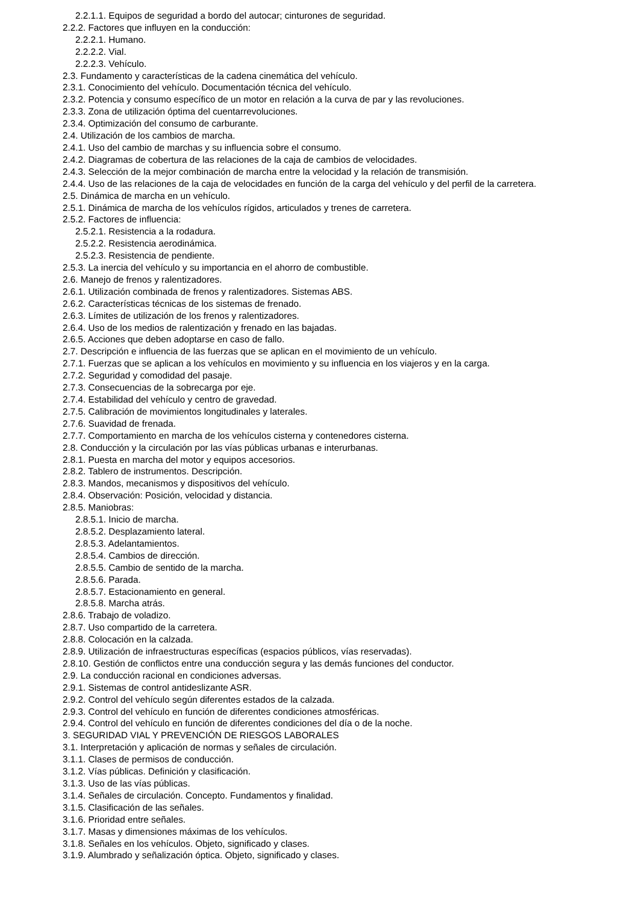2.2.1.1. Equipos de seguridad a bordo del autocar; cinturones de seguridad.
2.2.2. Factores que influyen en la conducción:
2.2.2.1. Humano.
2.2.2.2. Vial.
2.2.2.3. Vehículo.
2.3. Fundamento y características de la cadena cinemática del vehículo.
2.3.1. Conocimiento del vehículo. Documentación técnica del vehículo.
2.3.2. Potencia y consumo específico de un motor en relación a la curva de par y las revoluciones.
2.3.3. Zona de utilización óptima del cuentarrevoluciones.
2.3.4. Optimización del consumo de carburante.
2.4. Utilización de los cambios de marcha.
2.4.1. Uso del cambio de marchas y su influencia sobre el consumo.
2.4.2. Diagramas de cobertura de las relaciones de la caja de cambios de velocidades.
2.4.3. Selección de la mejor combinación de marcha entre la velocidad y la relación de transmisión.
2.4.4. Uso de las relaciones de la caja de velocidades en función de la carga del vehículo y del perfil de la carretera.
2.5. Dinámica de marcha en un vehículo.
2.5.1. Dinámica de marcha de los vehículos rígidos, articulados y trenes de carretera.
2.5.2. Factores de influencia:
2.5.2.1. Resistencia a la rodadura.
2.5.2.2. Resistencia aerodinámica.
2.5.2.3. Resistencia de pendiente.
2.5.3. La inercia del vehículo y su importancia en el ahorro de combustible.
2.6. Manejo de frenos y ralentizadores.
2.6.1. Utilización combinada de frenos y ralentizadores. Sistemas ABS.
2.6.2. Características técnicas de los sistemas de frenado.
2.6.3. Límites de utilización de los frenos y ralentizadores.
2.6.4. Uso de los medios de ralentización y frenado en las bajadas.
2.6.5. Acciones que deben adoptarse en caso de fallo.
2.7. Descripción e influencia de las fuerzas que se aplican en el movimiento de un vehículo.
2.7.1. Fuerzas que se aplican a los vehículos en movimiento y su influencia en los viajeros y en la carga.
2.7.2. Seguridad y comodidad del pasaje.
2.7.3. Consecuencias de la sobrecarga por eje.
2.7.4. Estabilidad del vehículo y centro de gravedad.
2.7.5. Calibración de movimientos longitudinales y laterales.
2.7.6. Suavidad de frenada.
2.7.7. Comportamiento en marcha de los vehículos cisterna y contenedores cisterna.
2.8. Conducción y la circulación por las vías públicas urbanas e interurbanas.
2.8.1. Puesta en marcha del motor y equipos accesorios.
2.8.2. Tablero de instrumentos. Descripción.
2.8.3. Mandos, mecanismos y dispositivos del vehículo.
2.8.4. Observación: Posición, velocidad y distancia.
2.8.5. Maniobras:
2.8.5.1. Inicio de marcha.
2.8.5.2. Desplazamiento lateral.
2.8.5.3. Adelantamientos.
2.8.5.4. Cambios de dirección.
2.8.5.5. Cambio de sentido de la marcha.
2.8.5.6. Parada.
2.8.5.7. Estacionamiento en general.
2.8.5.8. Marcha atrás.
2.8.6. Trabajo de voladizo.
2.8.7. Uso compartido de la carretera.
2.8.8. Colocación en la calzada.
2.8.9. Utilización de infraestructuras específicas (espacios públicos, vías reservadas).
2.8.10. Gestión de conflictos entre una conducción segura y las demás funciones del conductor.
2.9. La conducción racional en condiciones adversas.
2.9.1. Sistemas de control antideslizante ASR.
2.9.2. Control del vehículo según diferentes estados de la calzada.
2.9.3. Control del vehículo en función de diferentes condiciones atmosféricas.
2.9.4. Control del vehículo en función de diferentes condiciones del día o de la noche.
3. SEGURIDAD VIAL Y PREVENCIÓN DE RIESGOS LABORALES
3.1. Interpretación y aplicación de normas y señales de circulación.
3.1.1. Clases de permisos de conducción.
3.1.2. Vías públicas. Definición y clasificación.
3.1.3. Uso de las vías públicas.
3.1.4. Señales de circulación. Concepto. Fundamentos y finalidad.
3.1.5. Clasificación de las señales.
3.1.6. Prioridad entre señales.
3.1.7. Masas y dimensiones máximas de los vehículos.
3.1.8. Señales en los vehículos. Objeto, significado y clases.
3.1.9. Alumbrado y señalización óptica. Objeto, significado y clases.